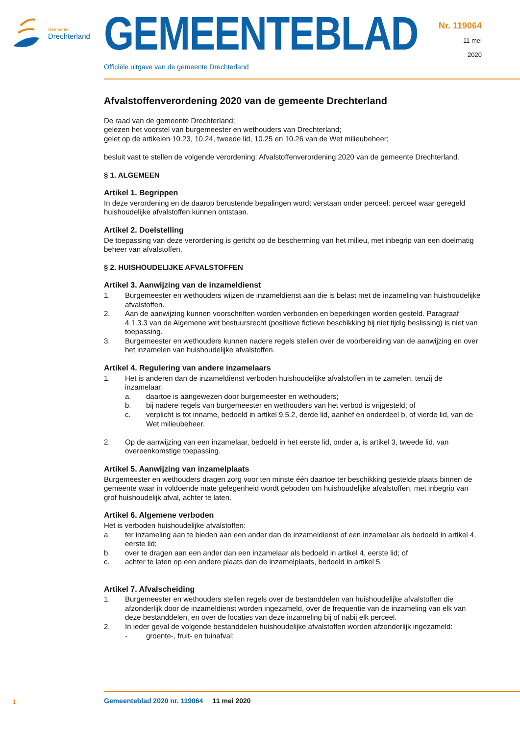Gemeente
Drechterland GEMEENTEBLAD
Officiële uitgave van de gemeente Drechterland
Nr. 119064
11 mei
2020
Afvalstoffenverordening 2020 van de gemeente Drechterland
De raad van de gemeente Drechterland;
gelezen het voorstel van burgemeester en wethouders van Drechterland;
gelet op de artikelen 10.23, 10.24, tweede lid, 10.25 en 10.26 van de Wet milieubeheer;
besluit vast te stellen de volgende verordening: Afvalstoffenverordening 2020 van de gemeente Drechterland.
§ 1. ALGEMEEN
Artikel 1. Begrippen
In deze verordening en de daarop berustende bepalingen wordt verstaan onder perceel: perceel waar geregeld huishoudelijke afvalstoffen kunnen ontstaan.
Artikel 2. Doelstelling
De toepassing van deze verordening is gericht op de bescherming van het milieu, met inbegrip van een doelmatig beheer van afvalstoffen.
§ 2. HUISHOUDELIJKE AFVALSTOFFEN
Artikel 3. Aanwijzing van de inzameldienst
1. Burgemeester en wethouders wijzen de inzameldienst aan die is belast met de inzameling van huishoudelijke afvalstoffen.
2. Aan de aanwijzing kunnen voorschriften worden verbonden en beperkingen worden gesteld. Paragraaf 4.1.3.3 van de Algemene wet bestuursrecht (positieve fictieve beschikking bij niet tijdig beslissing) is niet van toepassing.
3. Burgemeester en wethouders kunnen nadere regels stellen over de voorbereiding van de aanwijzing en over het inzamelen van huishoudelijke afvalstoffen.
Artikel 4. Regulering van andere inzamelaars
1. Het is anderen dan de inzameldienst verboden huishoudelijke afvalstoffen in te zamelen, tenzij de inzamelaar:
a. daartoe is aangewezen door burgemeester en wethouders;
b. bij nadere regels van burgemeester en wethouders van het verbod is vrijgesteld; of
c. verplicht is tot inname, bedoeld in artikel 9.5.2, derde lid, aanhef en onderdeel b, of vierde lid, van de Wet milieubeheer.
2. Op de aanwijzing van een inzamelaar, bedoeld in het eerste lid, onder a, is artikel 3, tweede lid, van overeenkomstige toepassing.
Artikel 5. Aanwijzing van inzamelplaats
Burgemeester en wethouders dragen zorg voor ten minste één daartoe ter beschikking gestelde plaats binnen de gemeente waar in voldoende mate gelegenheid wordt geboden om huishoudelijke afvalstoffen, met inbegrip van grof huishoudelijk afval, achter te laten.
Artikel 6. Algemene verboden
Het is verboden huishoudelijke afvalstoffen:
a. ter inzameling aan te bieden aan een ander dan de inzameldienst of een inzamelaar als bedoeld in artikel 4, eerste lid;
b. over te dragen aan een ander dan een inzamelaar als bedoeld in artikel 4, eerste lid; of
c. achter te laten op een andere plaats dan de inzamelplaats, bedoeld in artikel 5.
Artikel 7. Afvalscheiding
1. Burgemeester en wethouders stellen regels over de bestanddelen van huishoudelijke afvalstoffen die afzonderlijk door de inzameldienst worden ingezameld, over de frequentie van de inzameling van elk van deze bestanddelen, en over de locaties van deze inzameling bij of nabij elk perceel.
2. In ieder geval de volgende bestanddelen huishoudelijke afvalstoffen worden afzonderlijk ingezameld:
- groente-, fruit- en tuinafval;
1
Gemeenteblad 2020 nr. 119064 11 mei 2020